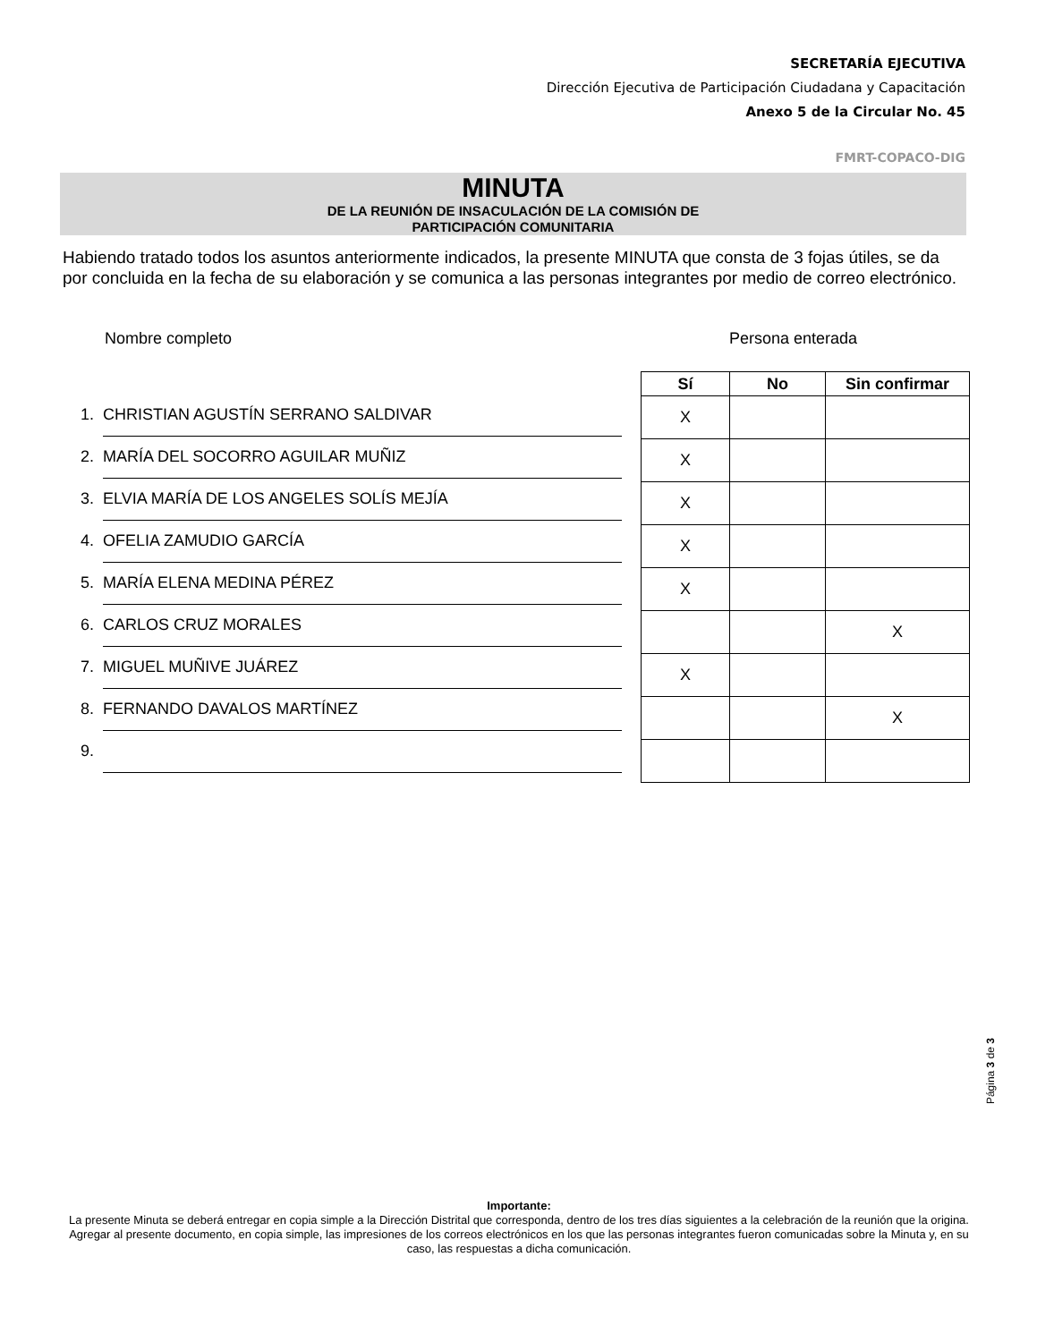SECRETARÍA EJECUTIVA
Dirección Ejecutiva de Participación Ciudadana y Capacitación
Anexo 5 de la Circular No. 45
FMRT-COPACO-DIG
MINUTA
DE LA REUNIÓN DE INSACULACIÓN DE LA COMISIÓN DE
PARTICIPACIÓN COMUNITARIA
Habiendo tratado todos los asuntos anteriormente indicados, la presente MINUTA que consta de 3 fojas útiles, se da por concluida en la fecha de su elaboración y se comunica a las personas integrantes por medio de correo electrónico.
Nombre completo Persona enterada
1. CHRISTIAN AGUSTÍN SERRANO SALDIVAR
2. MARÍA DEL SOCORRO AGUILAR MUÑIZ
3. ELVIA MARÍA DE LOS ANGELES SOLÍS MEJÍA
4. OFELIA ZAMUDIO GARCÍA
5. MARÍA ELENA MEDINA PÉREZ
6. CARLOS CRUZ MORALES
7. MIGUEL MUÑIVE JUÁREZ
8. FERNANDO DAVALOS MARTÍNEZ
9.
| Sí | No | Sin confirmar |
| --- | --- | --- |
| X | | |
| X | | |
| X | | |
| X | | |
| X | | |
| | | X |
| X | | |
| | | X |
Página 3 de 3
Importante:
La presente Minuta se deberá entregar en copia simple a la Dirección Distrital que corresponda, dentro de los tres días siguientes a la celebración de la reunión que la origina. Agregar al presente documento, en copia simple, las impresiones de los correos electrónicos en los que las personas integrantes fueron comunicadas sobre la Minuta y, en su caso, las respuestas a dicha comunicación.